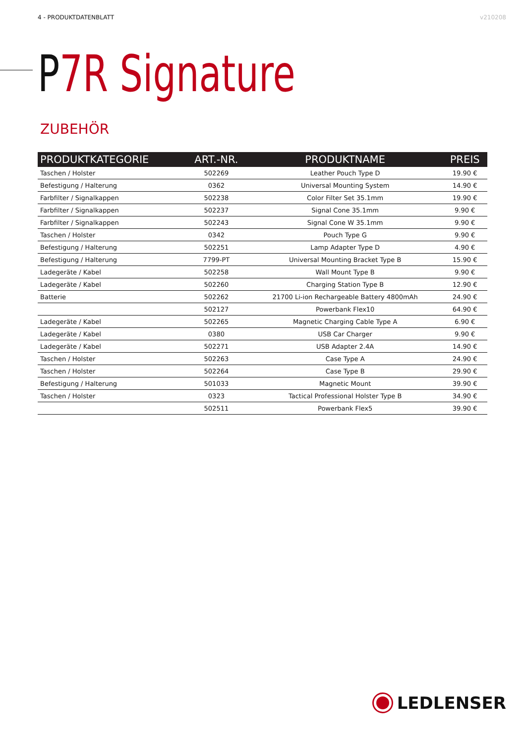4 - PRODUKTDATENBLATT v210208
P7R Signature
ZUBEHÖR
| PRODUKTKATEGORIE | ART.-NR. | PRODUKTNAME | PREIS |
| --- | --- | --- | --- |
| Taschen / Holster | 502269 | Leather Pouch Type D | 19.90 € |
| Befestigung / Halterung | 0362 | Universal Mounting System | 14.90 € |
| Farbfilter / Signalkappen | 502238 | Color Filter Set 35.1mm | 19.90 € |
| Farbfilter / Signalkappen | 502237 | Signal Cone 35.1mm | 9.90 € |
| Farbfilter / Signalkappen | 502243 | Signal Cone W 35.1mm | 9.90 € |
| Taschen / Holster | 0342 | Pouch Type G | 9.90 € |
| Befestigung / Halterung | 502251 | Lamp Adapter Type D | 4.90 € |
| Befestigung / Halterung | 7799-PT | Universal Mounting Bracket Type B | 15.90 € |
| Ladegeräte / Kabel | 502258 | Wall Mount Type B | 9.90 € |
| Ladegeräte / Kabel | 502260 | Charging Station Type B | 12.90 € |
| Batterie | 502262 | 21700 Li-ion Rechargeable Battery 4800mAh | 24.90 € |
| | 502127 | Powerbank Flex10 | 64.90 € |
| Ladegeräte / Kabel | 502265 | Magnetic Charging Cable Type A | 6.90 € |
| Ladegeräte / Kabel | 0380 | USB Car Charger | 9.90 € |
| Ladegeräte / Kabel | 502271 | USB Adapter 2.4A | 14.90 € |
| Taschen / Holster | 502263 | Case Type A | 24.90 € |
| Taschen / Holster | 502264 | Case Type B | 29.90 € |
| Befestigung / Halterung | 501033 | Magnetic Mount | 39.90 € |
| Taschen / Holster | 0323 | Tactical Professional Holster Type B | 34.90 € |
| | 502511 | Powerbank Flex5 | 39.90 € |
LEDLENSER